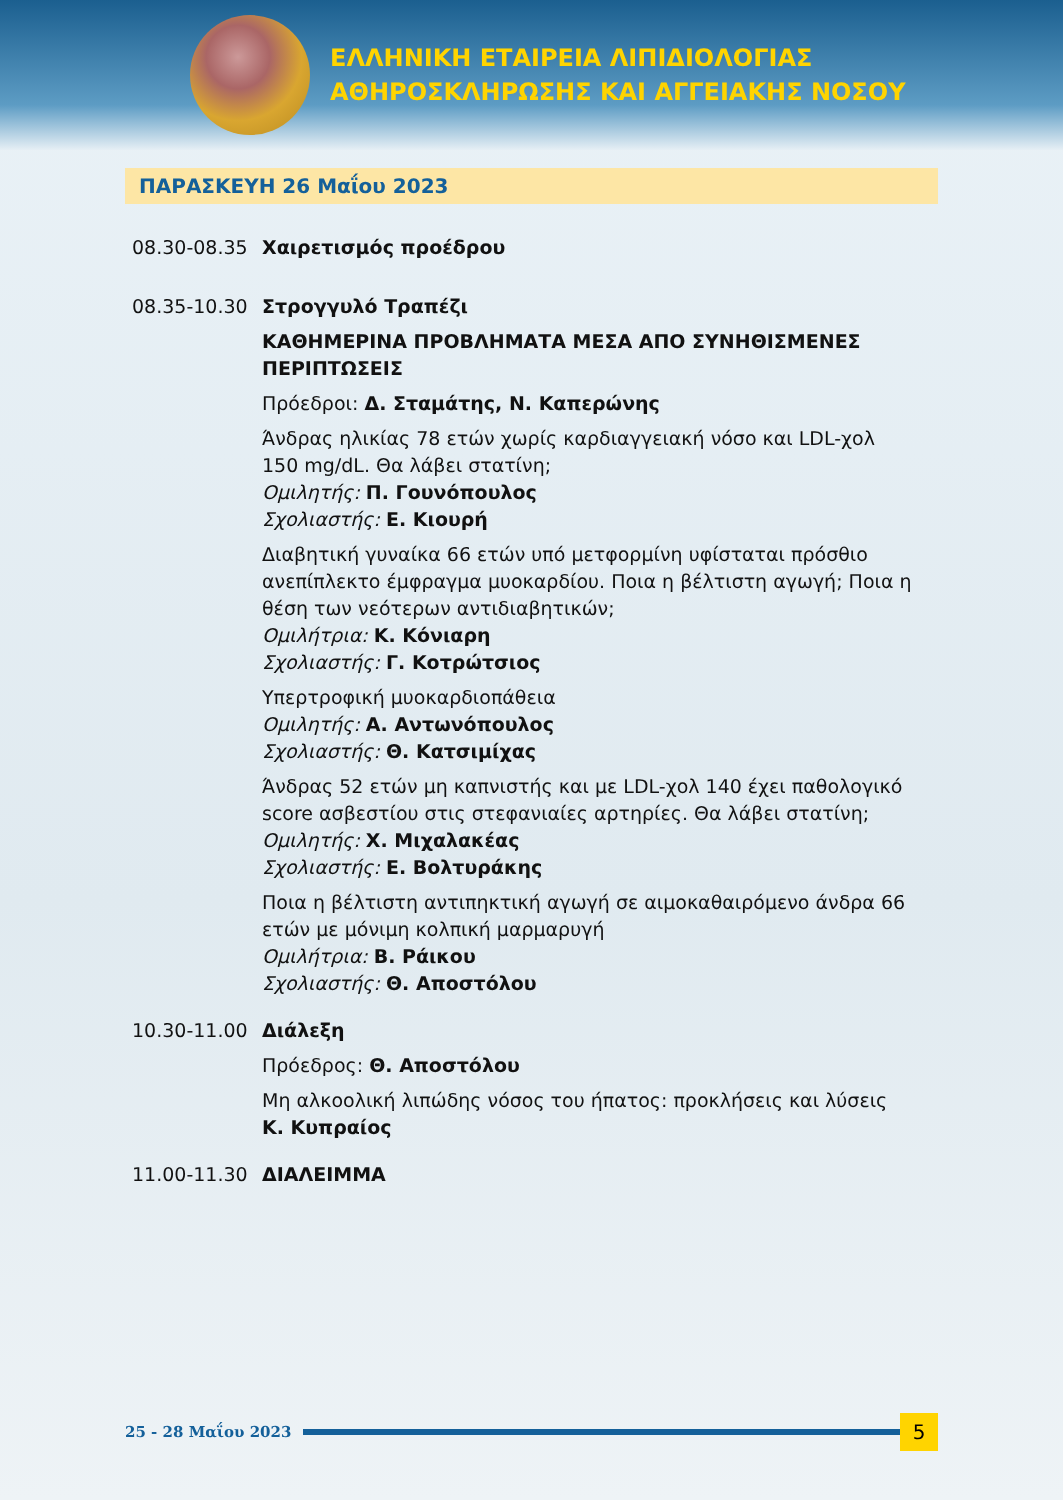ΕΛΛΗΝΙΚΗ ΕΤΑΙΡΕΙΑ ΛΙΠΙΔΙΟΛΟΓΙΑΣ
ΑΘΗΡΟΣΚΛΗΡΩΣΗΣ ΚΑΙ ΑΓΓΕΙΑΚΗΣ ΝΟΣΟΥ
ΠΑΡΑΣΚΕΥΗ 26 Μαΐου 2023
08.30-08.35 Χαιρετισμός προέδρου
08.35-10.30 Στρογγυλό Τραπέζι
ΚΑΘΗΜΕΡΙΝΑ ΠΡΟΒΛΗΜΑΤΑ ΜΕΣΑ ΑΠΟ ΣΥΝΗΘΙΣΜΕΝΕΣ ΠΕΡΙΠΤΩΣΕΙΣ
Πρόεδροι: Δ. Σταμάτης, Ν. Καπερώνης
Άνδρας ηλικίας 78 ετών χωρίς καρδιαγγειακή νόσο και LDL-χολ 150 mg/dL. Θα λάβει στατίνη;
Ομιλητής: Π. Γουνόπουλος
Σχολιαστής: Ε. Κιουρή
Διαβητική γυναίκα 66 ετών υπό μετφορμίνη υφίσταται πρόσθιο ανεπίπλεκτο έμφραγμα μυοκαρδίου. Ποια η βέλτιστη αγωγή; Ποια η θέση των νεότερων αντιδιαβητικών;
Ομιλήτρια: Κ. Κόνιαρη
Σχολιαστής: Γ. Κοτρώτσιος
Υπερτροφική μυοκαρδιοπάθεια
Ομιλητής: Α. Αντωνόπουλος
Σχολιαστής: Θ. Κατσιμίχας
Άνδρας 52 ετών μη καπνιστής και με LDL-χολ 140 έχει παθολογικό score ασβεστίου στις στεφανιαίες αρτηρίες. Θα λάβει στατίνη;
Ομιλητής: Χ. Μιχαλακέας
Σχολιαστής: Ε. Βολτυράκης
Ποια η βέλτιστη αντιπηκτική αγωγή σε αιμοκαθαιρόμενο άνδρα 66 ετών με μόνιμη κολπική μαρμαρυγή
Ομιλήτρια: Β. Ράικου
Σχολιαστής: Θ. Αποστόλου
10.30-11.00 Διάλεξη
Πρόεδρος: Θ. Αποστόλου
Μη αλκοολική λιπώδης νόσος του ήπατος: προκλήσεις και λύσεις
Κ. Κυπραίος
11.00-11.30 ΔΙΑΛΕΙΜΜΑ
25 - 28 Μαΐου 2023
5